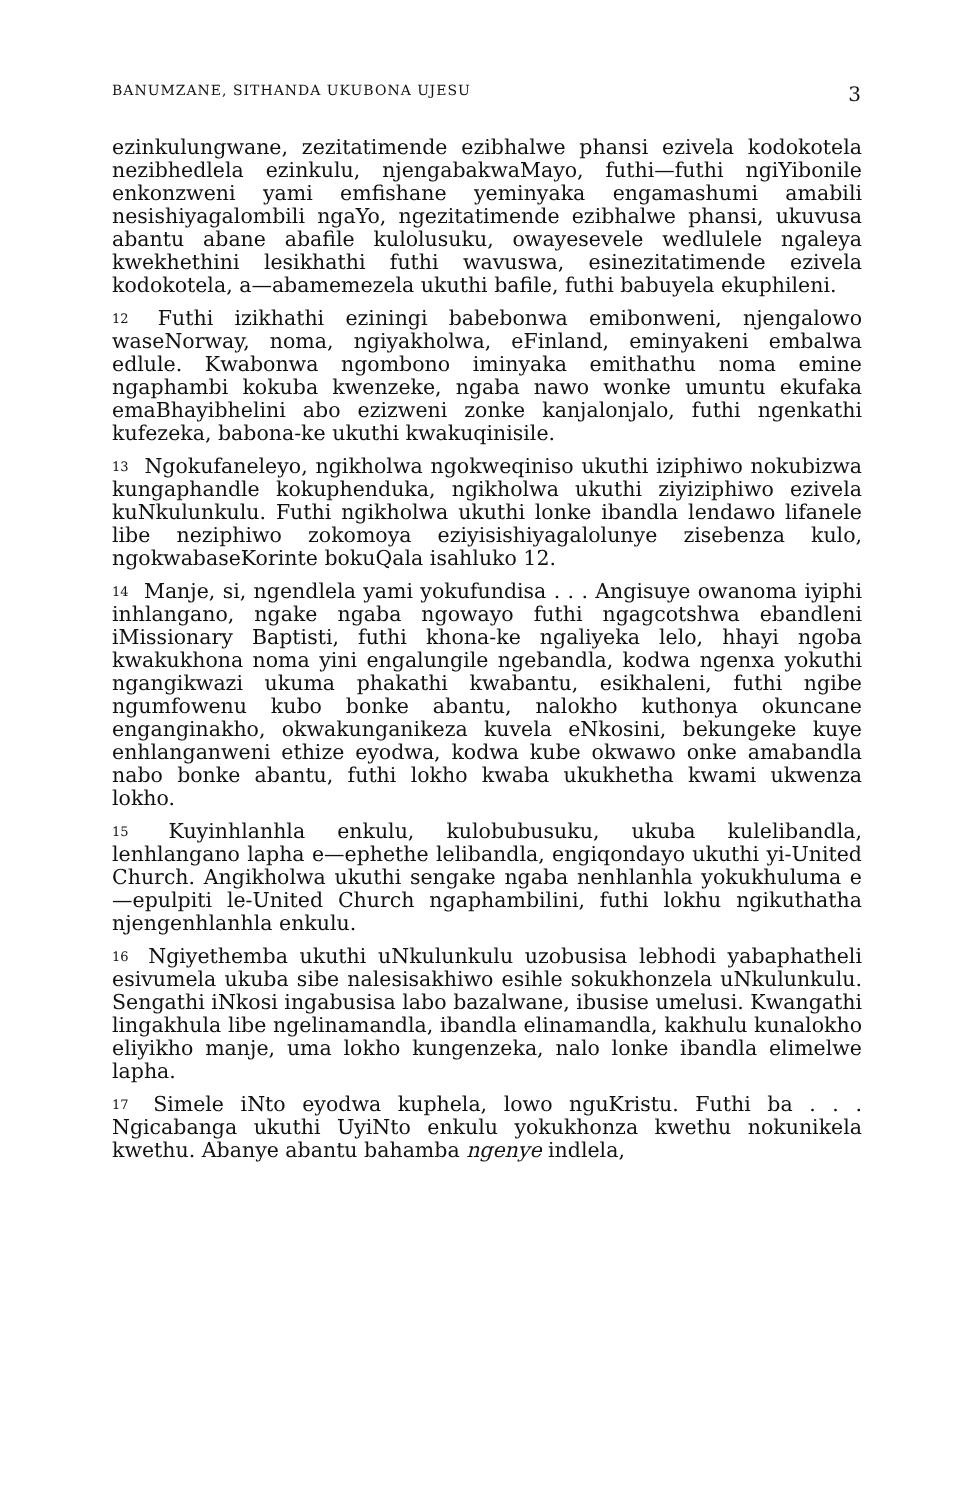BANUMZANE, SITHANDA UKUBONA UJESU 3
ezinkulungwane, zezitatimende ezibhalwe phansi ezivela kodokotela nezibhedlela ezinkulu, njengabakwaMayo, futhi—futhi ngiYibonile enkonzweni yami emfishane yeminyaka engamashumi amabili nesishiyagalombili ngaYo, ngezitatimende ezibhalwe phansi, ukuvusa abantu abane abafile kulolusuku, owayesevele wedlulele ngaleya kwekhethini lesikhathi futhi wavuswa, esinezitatimende ezivela kodokotela, a—abamemezela ukuthi bafile, futhi babuyela ekuphileni.
<sup>12</sup> Futhi izikhathi eziningi babebonwa emibonweni, njengalowo waseNorway, noma, ngiyakholwa, eFinland, eminyakeni embalwa edlule. Kwabonwa ngombono iminyaka emithathu noma emine ngaphambi kokuba kwenzeke, ngaba nawo wonke umuntu ekufaka emaBhayibhelini abo ezizweni zonke kanjalonjalo, futhi ngenkathi kufezeka, babona-ke ukuthi kwakuqinisile.
<sup>13</sup> Ngokufaneleyo, ngikholwa ngokweqiniso ukuthi iziphiwo nokubizwa kungaphandle kokuphenduka, ngikholwa ukuthi ziyiziphiwo ezivela kuNkulunkulu. Futhi ngikholwa ukuthi lonke ibandla lendawo lifanele libe neziphiwo zokomoya eziyisishiyagalolunye zisebenza kulo, ngokwabaseKorinte bokuQala isahluko 12.
<sup>14</sup> Manje, si, ngendlela yami yokufundisa . . . Angisuye owanoma iyiphi inhlangano, ngake ngaba ngowayo futhi ngagcotshwa ebandleni iMissionary Baptisti, futhi khona-ke ngaliyeka lelo, hhayi ngoba kwakukhona noma yini engalungile ngebandla, kodwa ngenxa yokuthi ngangikwazi ukuma phakathi kwabantu, esikhaleni, futhi ngibe ngumfowenu kubo bonke abantu, nalokho kuthonya okuncane enganginakho, okwakunganikeza kuvela eNkosini, bekungeke kuye enhlanganweni ethize eyodwa, kodwa kube okwawo onke amabandla nabo bonke abantu, futhi lokho kwaba ukukhetha kwami ukwenza lokho.
<sup>15</sup> Kuyinhlanhla enkulu, kulobubusuku, ukuba kulelibandla, lenhlangano lapha e—ephethe lelibandla, engiqondayo ukuthi yi-United Church. Angikholwa ukuthi sengake ngaba nenhlanhla yokukhuluma e—epulpiti le-United Church ngaphambilini, futhi lokhu ngikuthatha njengenhlanhla enkulu.
<sup>16</sup> Ngiyethemba ukuthi uNkulunkulu uzobusisa lebhodi yabaphatheli esivumela ukuba sibe nalesisakhiwo esihle sokukhonzela uNkulunkulu. Sengathi iNkosi ingabusisa labo bazalwane, ibusise umelusi. Kwangathi lingakhula libe ngelinamandla, ibandla elinamandla, kakhulu kunalokho eliyikho manje, uma lokho kungenzeka, nalo lonke ibandla elimelwe lapha.
<sup>17</sup> Simele iNto eyodwa kuphela, lowo nguKristu. Futhi ba . . . Ngicabanga ukuthi UyiNto enkulu yokukhonza kwethu nokunikela kwethu. Abanye abantu bahamba ngenye indlela,